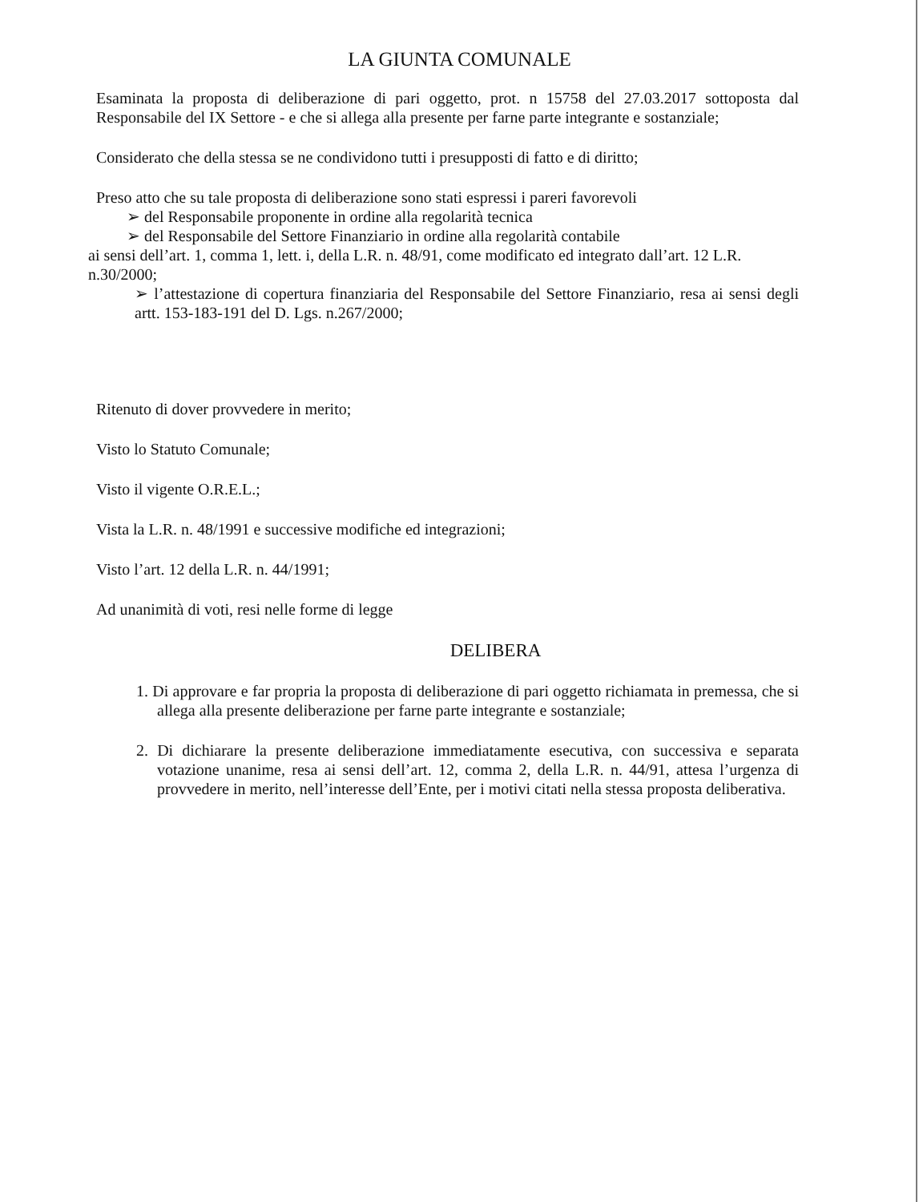LA GIUNTA COMUNALE
Esaminata la proposta di deliberazione di pari oggetto, prot. n 15758 del 27.03.2017 sottoposta dal Responsabile del IX Settore - e che si allega alla presente per farne parte integrante e sostanziale;
Considerato che della stessa se ne condividono tutti i presupposti di fatto e di diritto;
Preso atto che su tale proposta di deliberazione sono stati espressi i pareri favorevoli
➢ del Responsabile proponente in ordine alla regolarità tecnica
➢ del Responsabile del Settore Finanziario in ordine alla regolarità contabile
ai sensi dell’art. 1, comma 1, lett. i, della L.R. n. 48/91, come modificato ed integrato dall’art. 12 L.R. n.30/2000;
➢ l’attestazione di copertura finanziaria del Responsabile del Settore Finanziario, resa ai sensi degli artt. 153-183-191 del D. Lgs. n.267/2000;
Ritenuto di dover provvedere in merito;
Visto lo Statuto Comunale;
Visto il vigente O.R.E.L.;
Vista la L.R. n. 48/1991 e successive modifiche ed integrazioni;
Visto l’art. 12 della L.R. n. 44/1991;
Ad unanimità di voti, resi nelle forme di legge
DELIBERA
1. Di approvare e far propria la proposta di deliberazione di pari oggetto richiamata in premessa, che si allega alla presente deliberazione per farne parte integrante e sostanziale;
2. Di dichiarare la presente deliberazione immediatamente esecutiva, con successiva e separata votazione unanime, resa ai sensi dell’art. 12, comma 2, della L.R. n. 44/91, attesa l’urgenza di provvedere in merito, nell’interesse dell’Ente, per i motivi citati nella stessa proposta deliberativa.